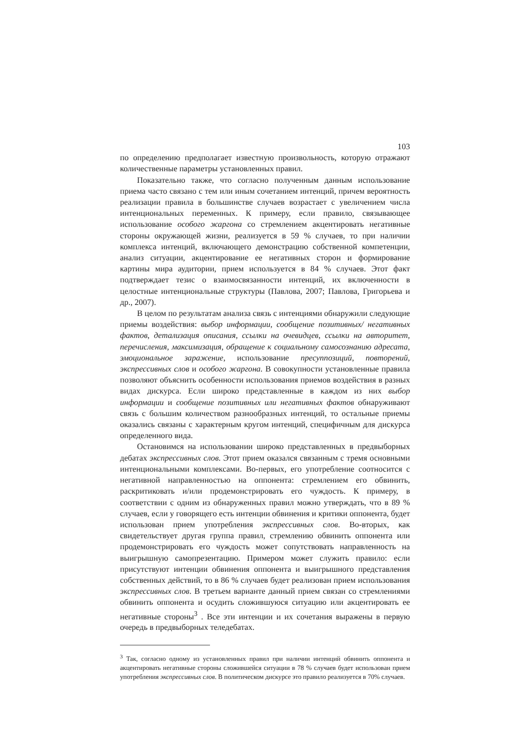103
по определению предполагает известную произвольность, которую отражают количественные параметры установленных правил.
Показательно также, что согласно полученным данным использование приема часто связано с тем или иным сочетанием интенций, причем вероятность реализации правила в большинстве случаев возрастает с увеличением числа интенциональных переменных. К примеру, если правило, связывающее использование особого жаргона со стремлением акцентировать негативные стороны окружающей жизни, реализуется в 59 % случаев, то при наличии комплекса интенций, включающего демонстрацию собственной компетенции, анализ ситуации, акцентирование ее негативных сторон и формирование картины мира аудитории, прием используется в 84 % случаев. Этот факт подтверждает тезис о взаимосвязанности интенций, их включенности в целостные интенциональные структуры (Павлова, 2007; Павлова, Григорьева и др., 2007).
В целом по результатам анализа связь с интенциями обнаружили следующие приемы воздействия: выбор информации, сообщение позитивных/ негативных фактов, детализация описания, ссылки на очевидцев, ссылки на авторитет, перечисления, максимизация, обращение к социальному самосознанию адресата, эмоциональное заражение, использование пресуппозиций, повторений, экспрессивных слов и особого жаргона. В совокупности установленные правила позволяют объяснить особенности использования приемов воздействия в разных видах дискурса. Если широко представленные в каждом из них выбор информации и сообщение позитивных или негативных фактов обнаруживают связь с большим количеством разнообразных интенций, то остальные приемы оказались связаны с характерным кругом интенций, специфичным для дискурса определенного вида.
Остановимся на использовании широко представленных в предвыборных дебатах экспрессивных слов. Этот прием оказался связанным с тремя основными интенциональными комплексами. Во-первых, его употребление соотносится с негативной направленностью на оппонента: стремлением его обвинить, раскритиковать и/или продемонстрировать его чуждость. К примеру, в соответствии с одним из обнаруженных правил можно утверждать, что в 89 % случаев, если у говорящего есть интенции обвинения и критики оппонента, будет использован прием употребления экспрессивных слов. Во-вторых, как свидетельствует другая группа правил, стремлению обвинить оппонента или продемонстрировать его чуждость может сопутствовать направленность на выигрышную самопрезентацию. Примером может служить правило: если присутствуют интенции обвинения оппонента и выигрышного представления собственных действий, то в 86 % случаев будет реализован прием использования экспрессивных слов. В третьем варианте данный прием связан со стремлениями обвинить оппонента и осудить сложившуюся ситуацию или акцентировать ее негативные стороны<sup>3</sup> . Все эти интенции и их сочетания выражены в первую очередь в предвыборных теледебатах.
<sup>3</sup> Так, согласно одному из установленных правил при наличии интенций обвинить оппонента и акцентировать негативные стороны сложившейся ситуации в 78 % случаев будет использован прием употребления экспрессивных слов. В политическом дискурсе это правило реализуется в 70% случаев.